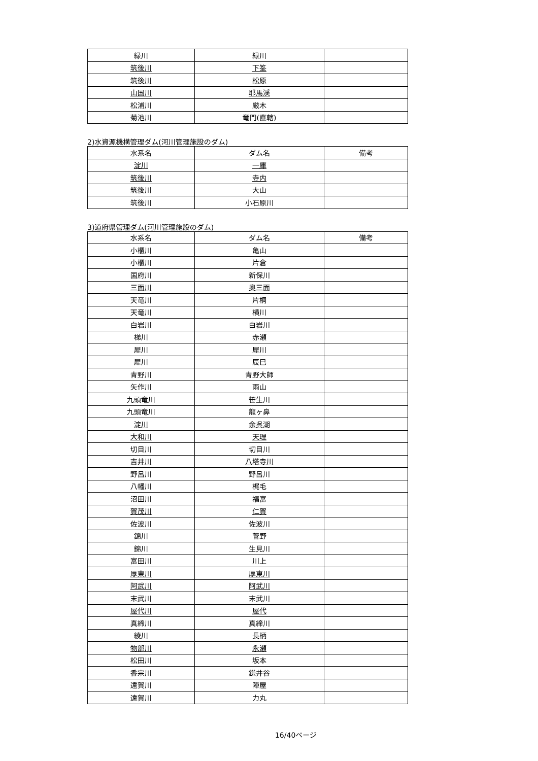| 緑川 | 緑川 | |
| 筑後川 | 下筌 | |
| 筑後川 | 松原 | |
| 山国川 | 耶馬渓 | |
| 松浦川 | 厳木 | |
| 菊池川 | 竜門(直轄) | |
2)水資源機構管理ダム(河川管理施設のダム)
| 水系名 | ダム名 | 備考 |
| --- | --- | --- |
| 淀川 | 一庫 | |
| 筑後川 | 寺内 | |
| 筑後川 | 大山 | |
| 筑後川 | 小石原川 | |
3)道府県管理ダム(河川管理施設のダム)
| 水系名 | ダム名 | 備考 |
| --- | --- | --- |
| 小櫃川 | 亀山 | |
| 小櫃川 | 片倉 | |
| 国府川 | 新保川 | |
| 三面川 | 奥三面 | |
| 天竜川 | 片桐 | |
| 天竜川 | 横川 | |
| 白岩川 | 白岩川 | |
| 梯川 | 赤瀬 | |
| 犀川 | 犀川 | |
| 犀川 | 辰巳 | |
| 青野川 | 青野大師 | |
| 矢作川 | 雨山 | |
| 九頭竜川 | 笹生川 | |
| 九頭竜川 | 龍ヶ鼻 | |
| 淀川 | 余呉湖 | |
| 大和川 | 天理 | |
| 切目川 | 切目川 | |
| 吉井川 | 八塔寺川 | |
| 野呂川 | 野呂川 | |
| 八幡川 | 梶毛 | |
| 沼田川 | 福富 | |
| 賀茂川 | 仁賀 | |
| 佐波川 | 佐波川 | |
| 錦川 | 菅野 | |
| 錦川 | 生見川 | |
| 富田川 | 川上 | |
| 厚東川 | 厚東川 | |
| 阿武川 | 阿武川 | |
| 末武川 | 末武川 | |
| 屋代川 | 屋代 | |
| 真締川 | 真締川 | |
| 綾川 | 長柄 | |
| 物部川 | 永瀬 | |
| 松田川 | 坂本 | |
| 香宗川 | 鎌井谷 | |
| 遠賀川 | 陣屋 | |
| 遠賀川 | 力丸 | |
16/40ページ